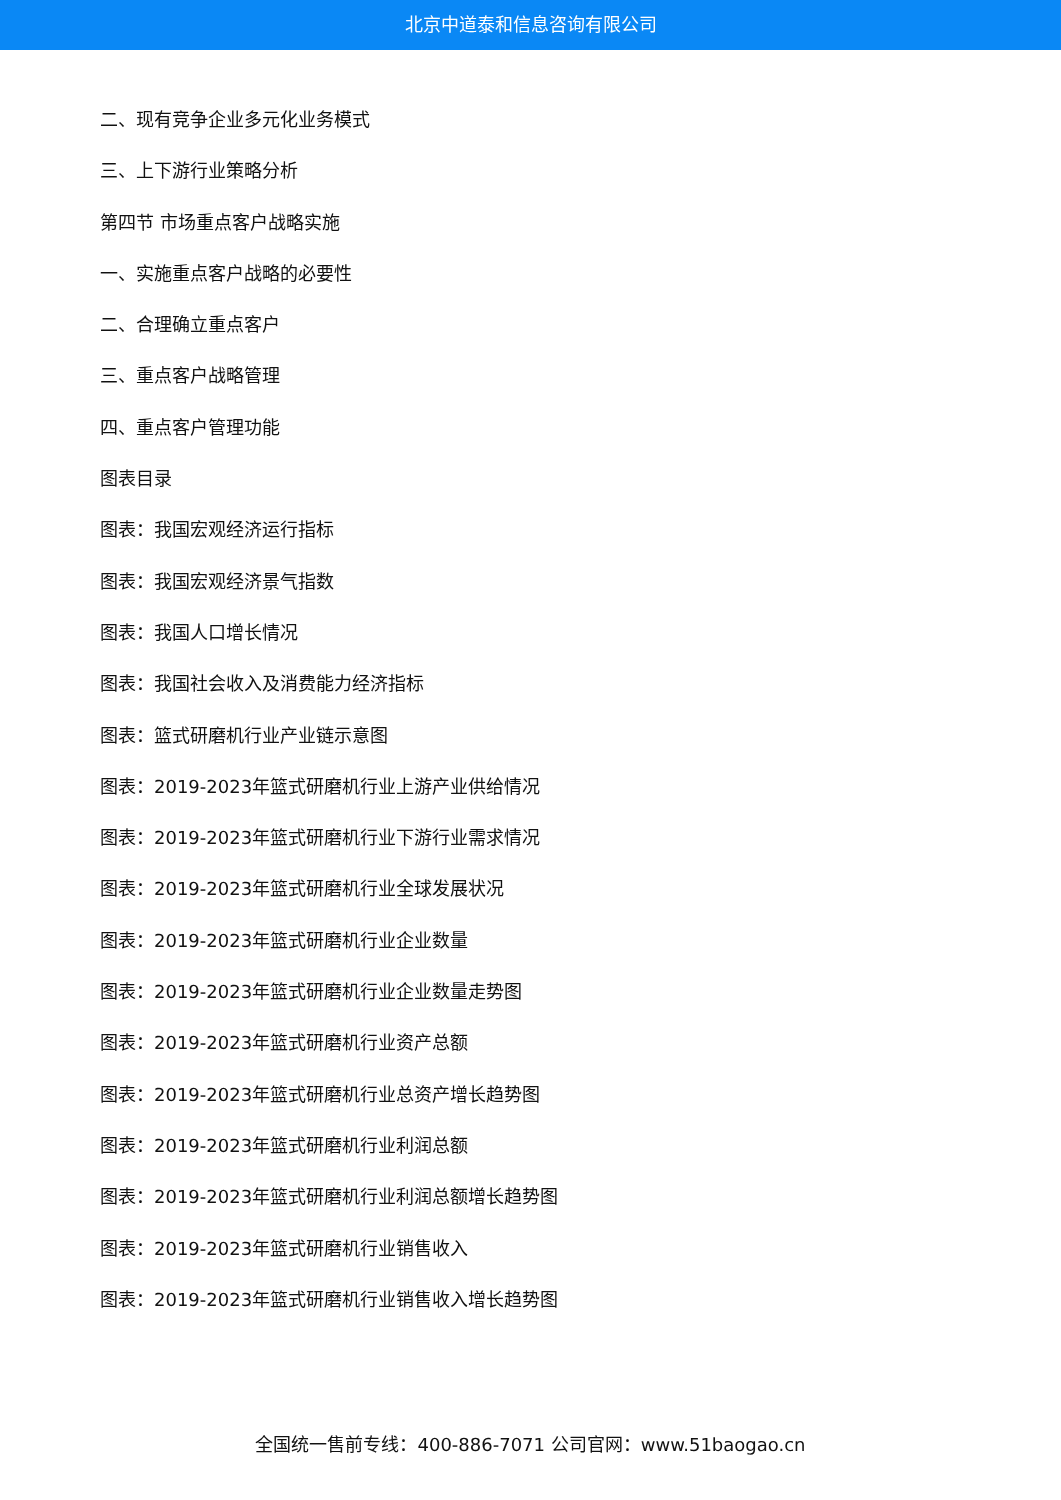北京中道泰和信息咨询有限公司
二、现有竞争企业多元化业务模式
三、上下游行业策略分析
第四节 市场重点客户战略实施
一、实施重点客户战略的必要性
二、合理确立重点客户
三、重点客户战略管理
四、重点客户管理功能
图表目录
图表：我国宏观经济运行指标
图表：我国宏观经济景气指数
图表：我国人口增长情况
图表：我国社会收入及消费能力经济指标
图表：篮式研磨机行业产业链示意图
图表：2019-2023年篮式研磨机行业上游产业供给情况
图表：2019-2023年篮式研磨机行业下游行业需求情况
图表：2019-2023年篮式研磨机行业全球发展状况
图表：2019-2023年篮式研磨机行业企业数量
图表：2019-2023年篮式研磨机行业企业数量走势图
图表：2019-2023年篮式研磨机行业资产总额
图表：2019-2023年篮式研磨机行业总资产增长趋势图
图表：2019-2023年篮式研磨机行业利润总额
图表：2019-2023年篮式研磨机行业利润总额增长趋势图
图表：2019-2023年篮式研磨机行业销售收入
图表：2019-2023年篮式研磨机行业销售收入增长趋势图
全国统一售前专线：400-886-7071 公司官网：www.51baogao.cn